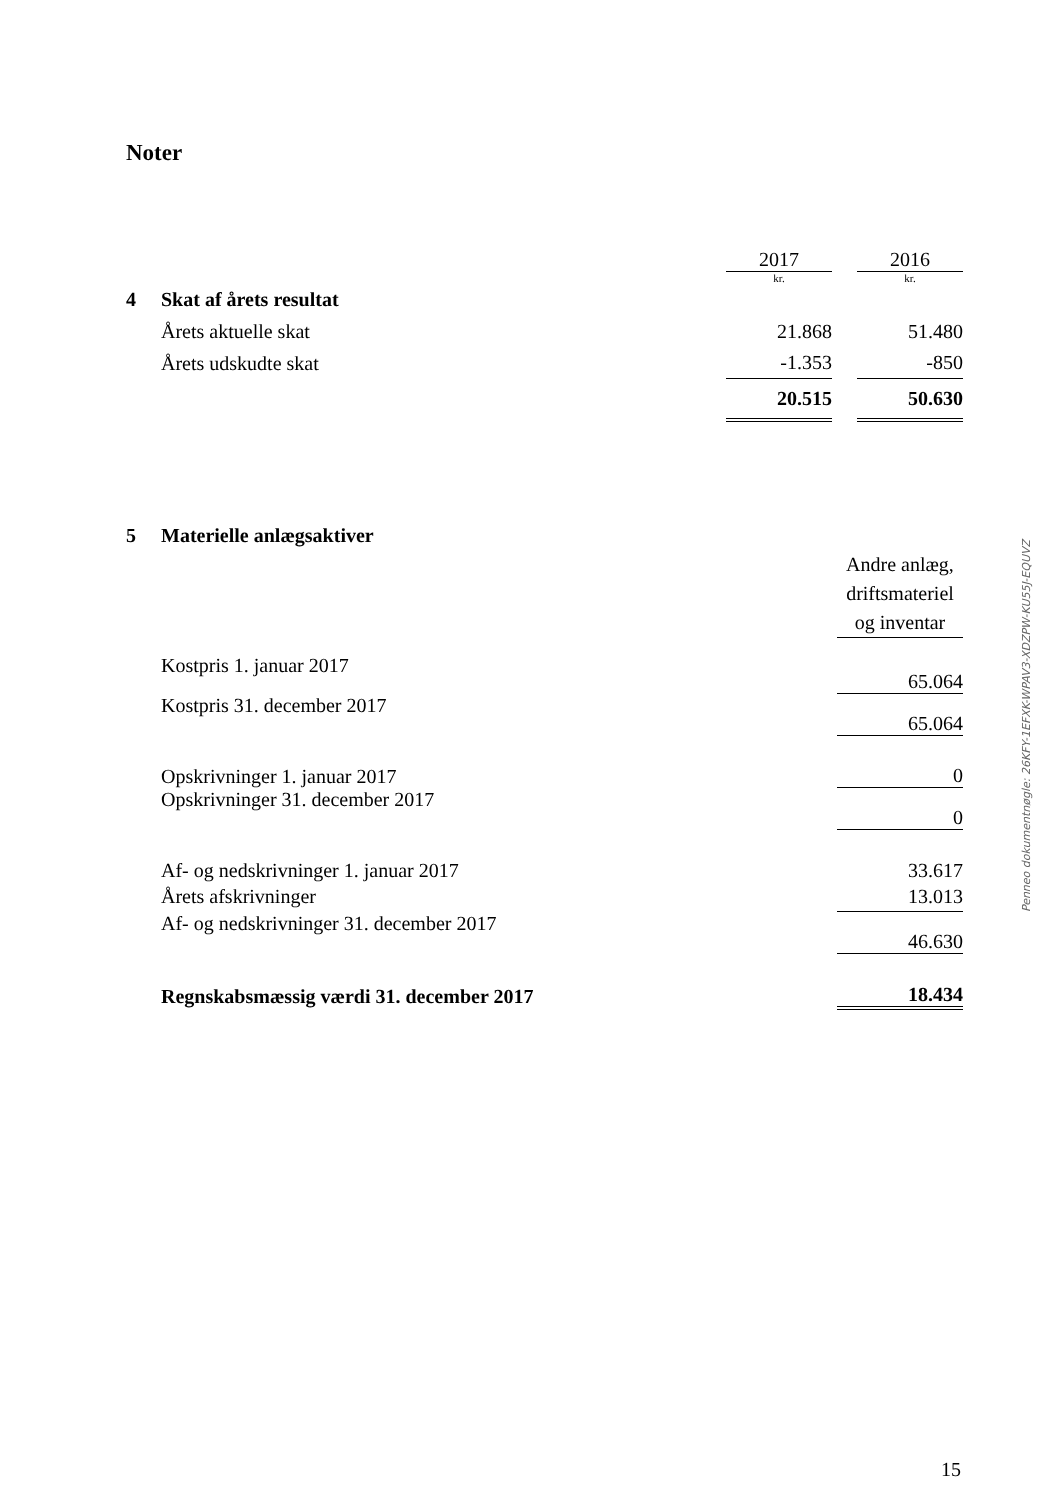Noter
| | | 2017 | | 2016 |
| | | kr. | | kr. |
| 4 | Skat af årets resultat | | | |
| | Årets aktuelle skat | 21.868 | | 51.480 |
| | Årets udskudte skat | -1.353 | | -850 |
| | | 20.515 | | 50.630 |
| 5 | Materielle anlægsaktiver | |
| | | Andre anlæg, driftsmateriel og inventar |
| | Kostpris 1. januar 2017 | 65.064 |
| | Kostpris 31. december 2017 | 65.064 |
| | Opskrivninger 1. januar 2017 | 0 |
| | Opskrivninger 31. december 2017 | 0 |
| | Af- og nedskrivninger 1. januar 2017 | 33.617 |
| | Årets afskrivninger | 13.013 |
| | Af- og nedskrivninger 31. december 2017 | 46.630 |
| | Regnskabsmæssig værdi 31. december 2017 | 18.434 |
Penneo dokumentnøgle: 26KFY-1EFXK-WPAV3-XDZPW-KU55J-EQUVZ
15